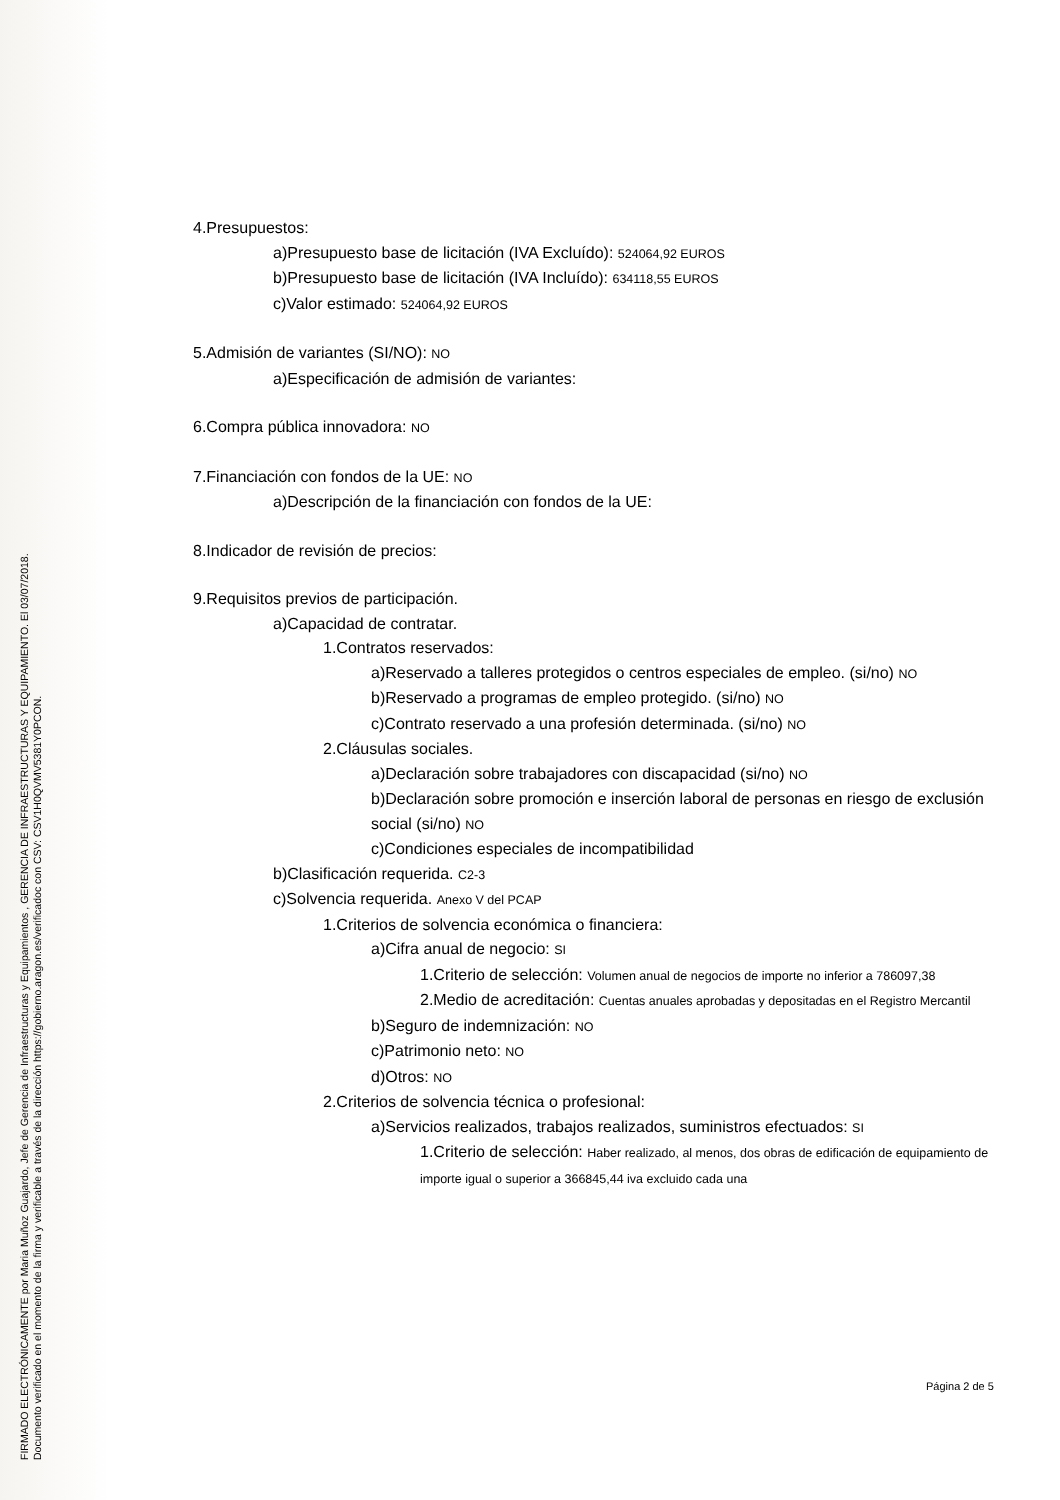FIRMADO ELECTRÓNICAMENTE por Maria Muñoz Guajardo, Jefe de Gerencia de Infraestructuras y Equipamientos , GERENCIA DE INFRAESTRUCTURAS Y EQUIPAMIENTO. El 03/07/2018.
Documento verificado en el momento de la firma y verificable a través de la dirección https://gobierno.aragon.es/verificadoc con CSV: CSV1H0QVMV5381Y0PCON.
4.Presupuestos:
a)Presupuesto base de licitación (IVA Excluído): 524064,92 EUROS
b)Presupuesto base de licitación (IVA Incluído): 634118,55 EUROS
c)Valor estimado: 524064,92 EUROS
5.Admisión de variantes (SI/NO): NO
a)Especificación de admisión de variantes:
6.Compra pública innovadora: NO
7.Financiación con fondos de la UE: NO
a)Descripción de la financiación con fondos de la UE:
8.Indicador de revisión de precios:
9.Requisitos previos de participación.
a)Capacidad de contratar.
1.Contratos reservados:
a)Reservado a talleres protegidos o centros especiales de empleo. (si/no) NO
b)Reservado a programas de empleo protegido. (si/no) NO
c)Contrato reservado a una profesión determinada. (si/no) NO
2.Cláusulas sociales.
a)Declaración sobre trabajadores con discapacidad (si/no) NO
b)Declaración sobre promoción e inserción laboral de personas en riesgo de exclusión social (si/no) NO
c)Condiciones especiales de incompatibilidad
b)Clasificación requerida. C2-3
c)Solvencia requerida. Anexo V del PCAP
1.Criterios de solvencia económica o financiera:
a)Cifra anual de negocio: SI
1.Criterio de selección: Volumen anual de negocios de importe no inferior a 786097,38
2.Medio de acreditación: Cuentas anuales aprobadas y depositadas en el Registro Mercantil
b)Seguro de indemnización: NO
c)Patrimonio neto: NO
d)Otros: NO
2.Criterios de solvencia técnica o profesional:
a)Servicios realizados, trabajos realizados, suministros efectuados: SI
1.Criterio de selección: Haber realizado, al menos, dos obras de edificación de equipamiento de importe igual o superior a 366845,44 iva excluido cada una
Página 2 de 5